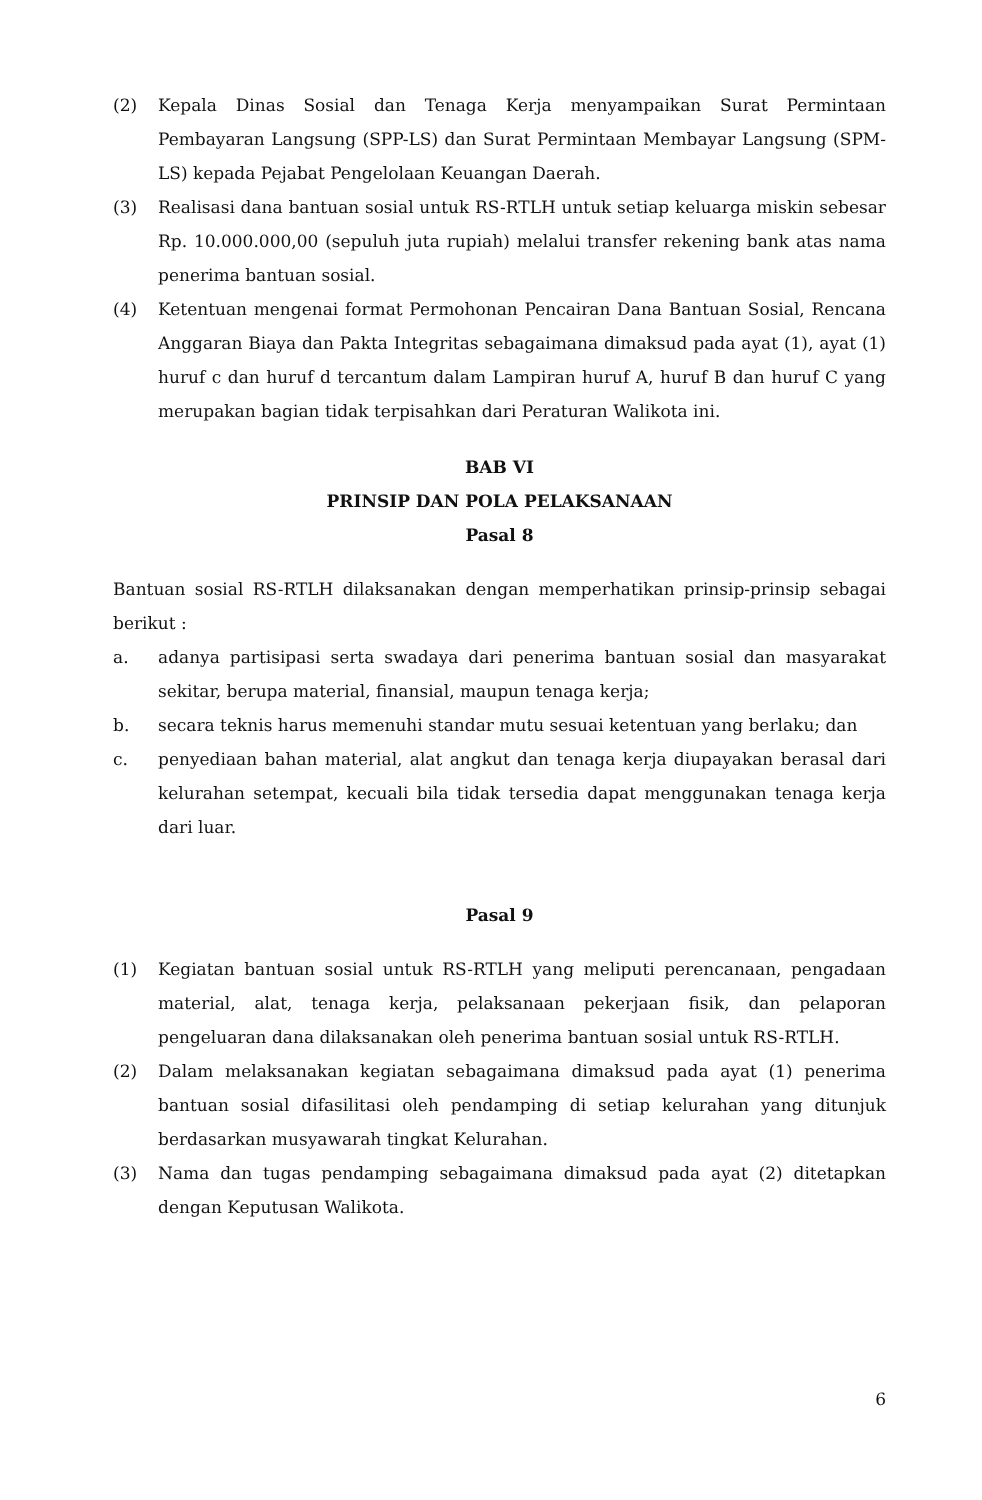(2) Kepala Dinas Sosial dan Tenaga Kerja menyampaikan Surat Permintaan Pembayaran Langsung (SPP-LS) dan Surat Permintaan Membayar Langsung (SPM-LS) kepada Pejabat Pengelolaan Keuangan Daerah.
(3) Realisasi dana bantuan sosial untuk RS-RTLH untuk setiap keluarga miskin sebesar Rp. 10.000.000,00 (sepuluh juta rupiah) melalui transfer rekening bank atas nama penerima bantuan sosial.
(4) Ketentuan mengenai format Permohonan Pencairan Dana Bantuan Sosial, Rencana Anggaran Biaya dan Pakta Integritas sebagaimana dimaksud pada ayat (1), ayat (1) huruf c dan huruf d tercantum dalam Lampiran huruf A, huruf B dan huruf C yang merupakan bagian tidak terpisahkan dari Peraturan Walikota ini.
BAB VI
PRINSIP DAN POLA PELAKSANAAN
Pasal 8
Bantuan sosial RS-RTLH dilaksanakan dengan memperhatikan prinsip-prinsip sebagai berikut :
a. adanya partisipasi serta swadaya dari penerima bantuan sosial dan masyarakat sekitar, berupa material, finansial, maupun tenaga kerja;
b. secara teknis harus memenuhi standar mutu sesuai ketentuan yang berlaku; dan
c. penyediaan bahan material, alat angkut dan tenaga kerja diupayakan berasal dari kelurahan setempat, kecuali bila tidak tersedia dapat menggunakan tenaga kerja dari luar.
Pasal 9
(1) Kegiatan bantuan sosial untuk RS-RTLH yang meliputi perencanaan, pengadaan material, alat, tenaga kerja, pelaksanaan pekerjaan fisik, dan pelaporan pengeluaran dana dilaksanakan oleh penerima bantuan sosial untuk RS-RTLH.
(2) Dalam melaksanakan kegiatan sebagaimana dimaksud pada ayat (1) penerima bantuan sosial difasilitasi oleh pendamping di setiap kelurahan yang ditunjuk berdasarkan musyawarah tingkat Kelurahan.
(3) Nama dan tugas pendamping sebagaimana dimaksud pada ayat (2) ditetapkan dengan Keputusan Walikota.
6